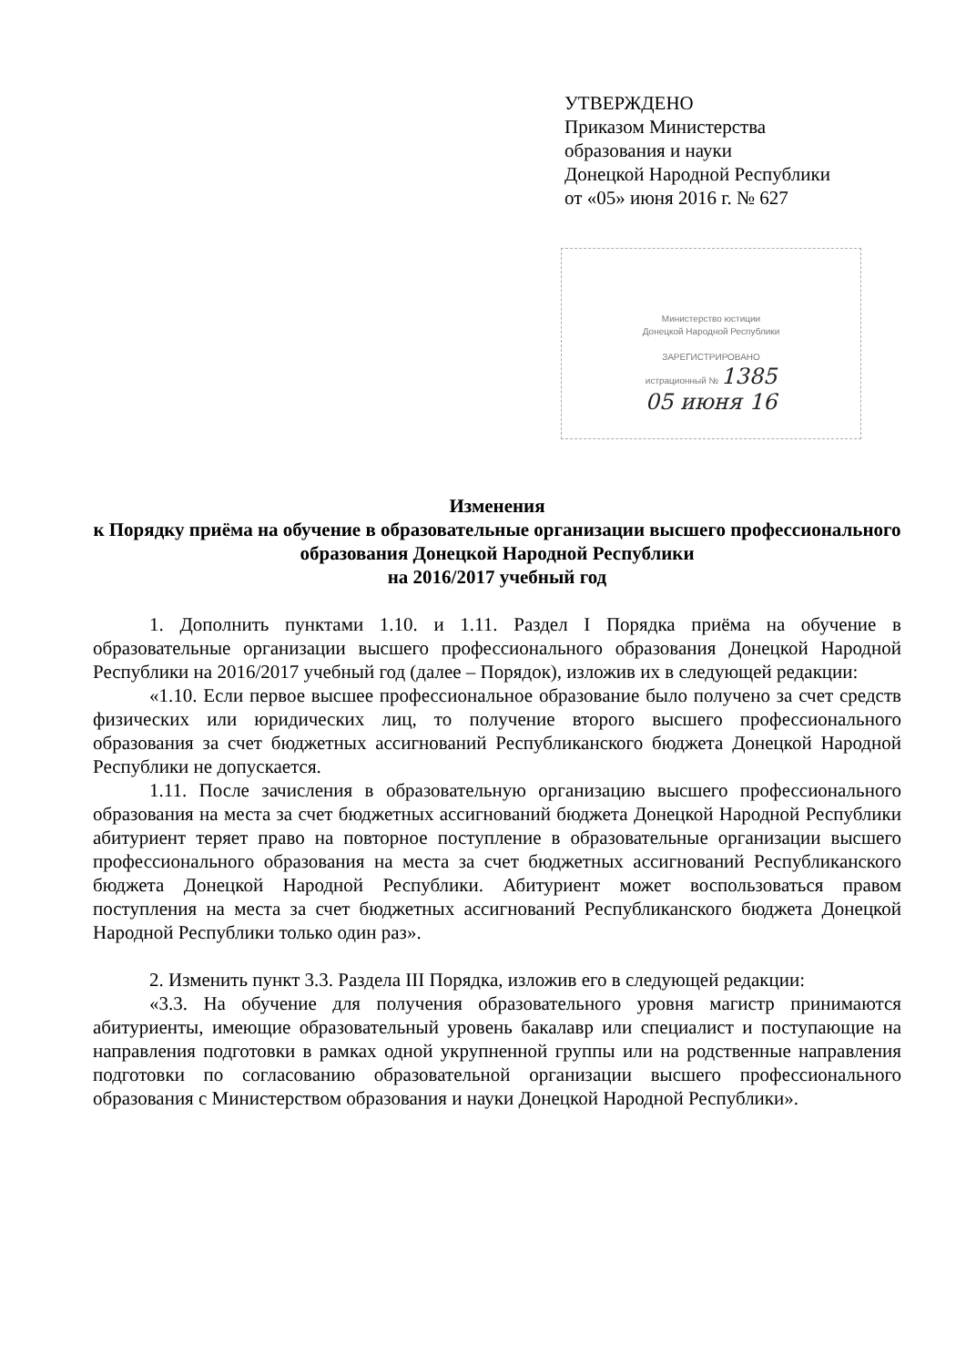УТВЕРЖДЕНО
Приказом Министерства
образования и науки
Донецкой Народной Республики
от «05» июня 2016 г. № 627
Министерство юстиции
Донецкой Народной Республики
ЗАРЕГИСТРИРОВАНО
истрационный № 1385
05 июня 16
Изменения
к Порядку приёма на обучение в образовательные организации высшего профессионального образования Донецкой Народной Республики
на 2016/2017 учебный год
1. Дополнить пунктами 1.10. и 1.11. Раздел I Порядка приёма на обучение в образовательные организации высшего профессионального образования Донецкой Народной Республики на 2016/2017 учебный год (далее – Порядок), изложив их в следующей редакции:
«1.10. Если первое высшее профессиональное образование было получено за счет средств физических или юридических лиц, то получение второго высшего профессионального образования за счет бюджетных ассигнований Республиканского бюджета Донецкой Народной Республики не допускается.
1.11. После зачисления в образовательную организацию высшего профессионального образования на места за счет бюджетных ассигнований бюджета Донецкой Народной Республики абитуриент теряет право на повторное поступление в образовательные организации высшего профессионального образования на места за счет бюджетных ассигнований Республиканского бюджета Донецкой Народной Республики. Абитуриент может воспользоваться правом поступления на места за счет бюджетных ассигнований Республиканского бюджета Донецкой Народной Республики только один раз».
2. Изменить пункт 3.3. Раздела III Порядка, изложив его в следующей редакции:
«3.3. На обучение для получения образовательного уровня магистр принимаются абитуриенты, имеющие образовательный уровень бакалавр или специалист и поступающие на направления подготовки в рамках одной укрупненной группы или на родственные направления подготовки по согласованию образовательной организации высшего профессионального образования с Министерством образования и науки Донецкой Народной Республики».